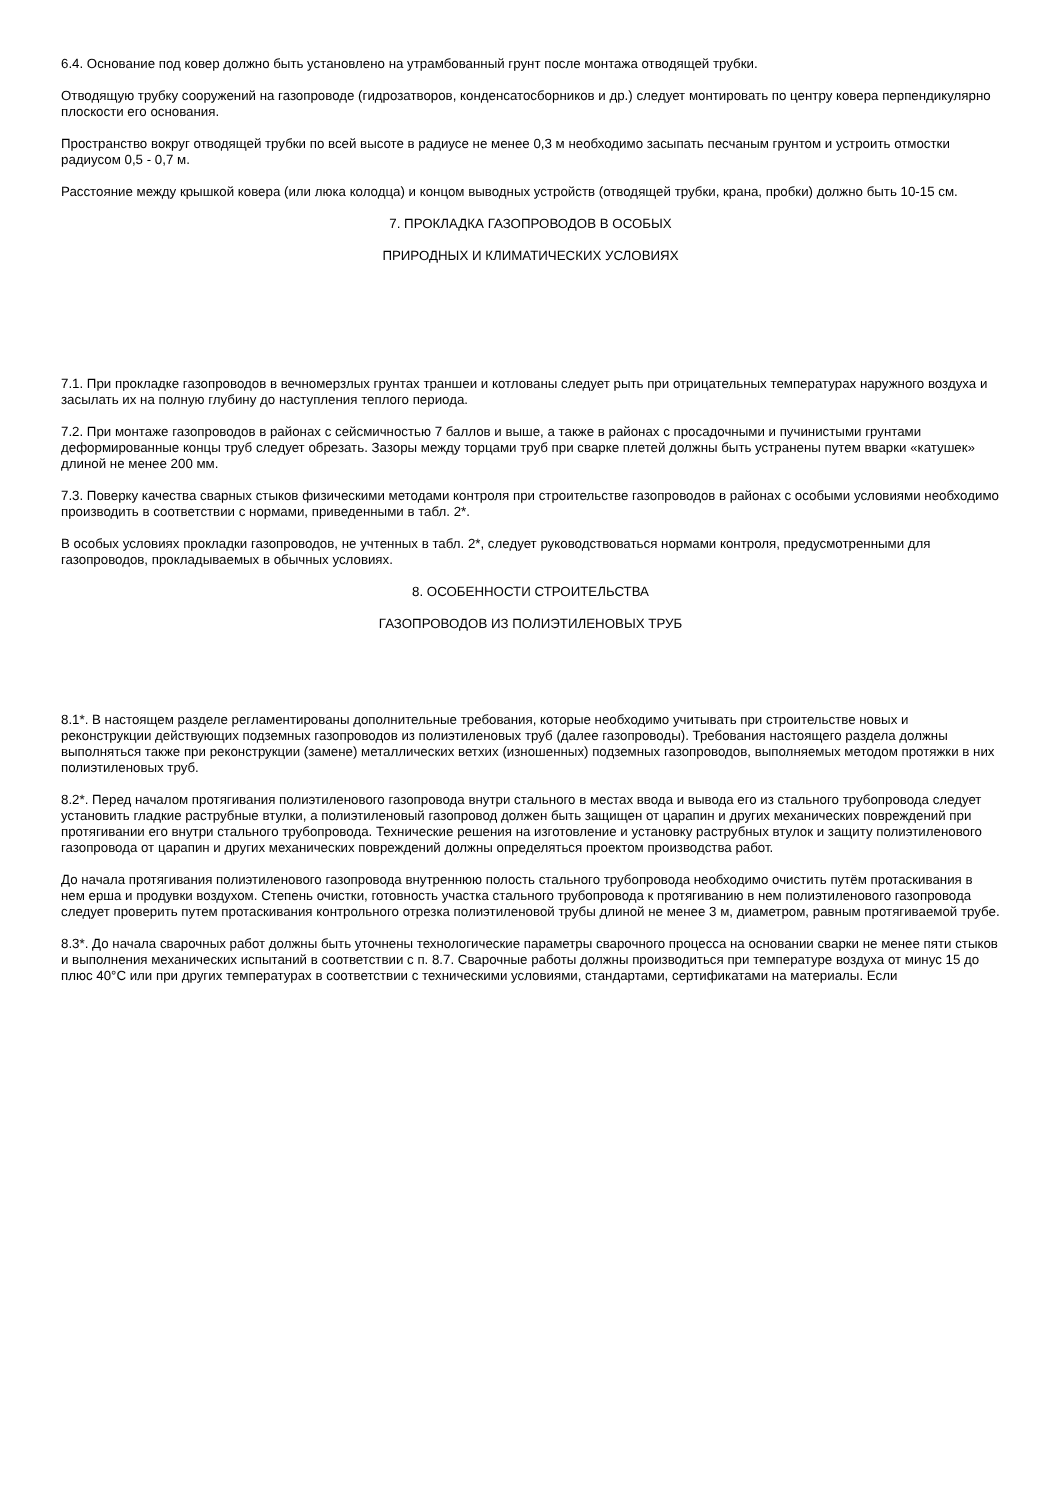6.4. Основание под ковер должно быть установлено на утрамбованный грунт после монтажа отводящей трубки.
Отводящую трубку сооружений на газопроводе (гидрозатворов, конденсатосборников и др.) следует монтировать по центру ковера перпендикулярно плоскости его основания.
Пространство вокруг отводящей трубки по всей высоте в радиусе не менее 0,3 м необходимо засыпать песчаным грунтом и устроить отмостки радиусом 0,5 - 0,7 м.
Расстояние между крышкой ковера (или люка колодца) и концом выводных устройств (отводящей трубки, крана, пробки) должно быть 10-15 см.
7. ПРОКЛАДКА ГАЗОПРОВОДОВ В ОСОБЫХ
ПРИРОДНЫХ И КЛИМАТИЧЕСКИХ УСЛОВИЯХ
7.1. При прокладке газопроводов в вечномерзлых грунтах траншеи и котлованы следует рыть при отрицательных температурах наружного воздуха и засылать их на полную глубину до наступления теплого периода.
7.2. При монтаже газопроводов в районах с сейсмичностью 7 баллов и выше, а также в районах с просадочными и пучинистыми грунтами деформированные концы труб следует обрезать. Зазоры между торцами труб при сварке плетей должны быть устранены путем вварки «катушек» длиной не менее 200 мм.
7.3. Поверку качества сварных стыков физическими методами контроля при строительстве газопроводов в районах с особыми условиями необходимо производить в соответствии с нормами, приведенными в табл. 2*.
В особых условиях прокладки газопроводов, не учтенных в табл. 2*, следует руководствоваться нормами контроля, предусмотренными для газопроводов, прокладываемых в обычных условиях.
8. ОСОБЕННОСТИ СТРОИТЕЛЬСТВА
ГАЗОПРОВОДОВ ИЗ ПОЛИЭТИЛЕНОВЫХ ТРУБ
8.1*. В настоящем разделе регламентированы дополнительные требования, которые необходимо учитывать при строительстве новых и реконструкции действующих подземных газопроводов из полиэтиленовых труб (далее газопроводы). Требования настоящего раздела должны выполняться также при реконструкции (замене) металлических ветхих (изношенных) подземных газопроводов, выполняемых методом протяжки в них полиэтиленовых труб.
8.2*. Перед началом протягивания полиэтиленового газопровода внутри стального в местах ввода и вывода его из стального трубопровода следует установить гладкие раструбные втулки, а полиэтиленовый газопровод должен быть защищен от царапин и других механических повреждений при протягивании его внутри стального трубопровода. Технические решения на изготовление и установку раструбных втулок и защиту полиэтиленового газопровода от царапин и других механических повреждений должны определяться проектом производства работ.
До начала протягивания полиэтиленового газопровода внутреннюю полость стального трубопровода необходимо очистить путём протаскивания в нем ерша и продувки воздухом. Степень очистки, готовность участка стального трубопровода к протягиванию в нем полиэтиленового газопровода следует проверить путем протаскивания контрольного отрезка полиэтиленовой трубы длиной не менее 3 м, диаметром, равным протягиваемой трубе.
8.3*. До начала сварочных работ должны быть уточнены технологические параметры сварочного процесса на основании сварки не менее пяти стыков и выполнения механических испытаний в соответствии с п. 8.7. Сварочные работы должны производиться при температуре воздуха от минус 15 до плюс 40°C или при других температурах в соответствии с техническими условиями, стандартами, сертификатами на материалы. Если